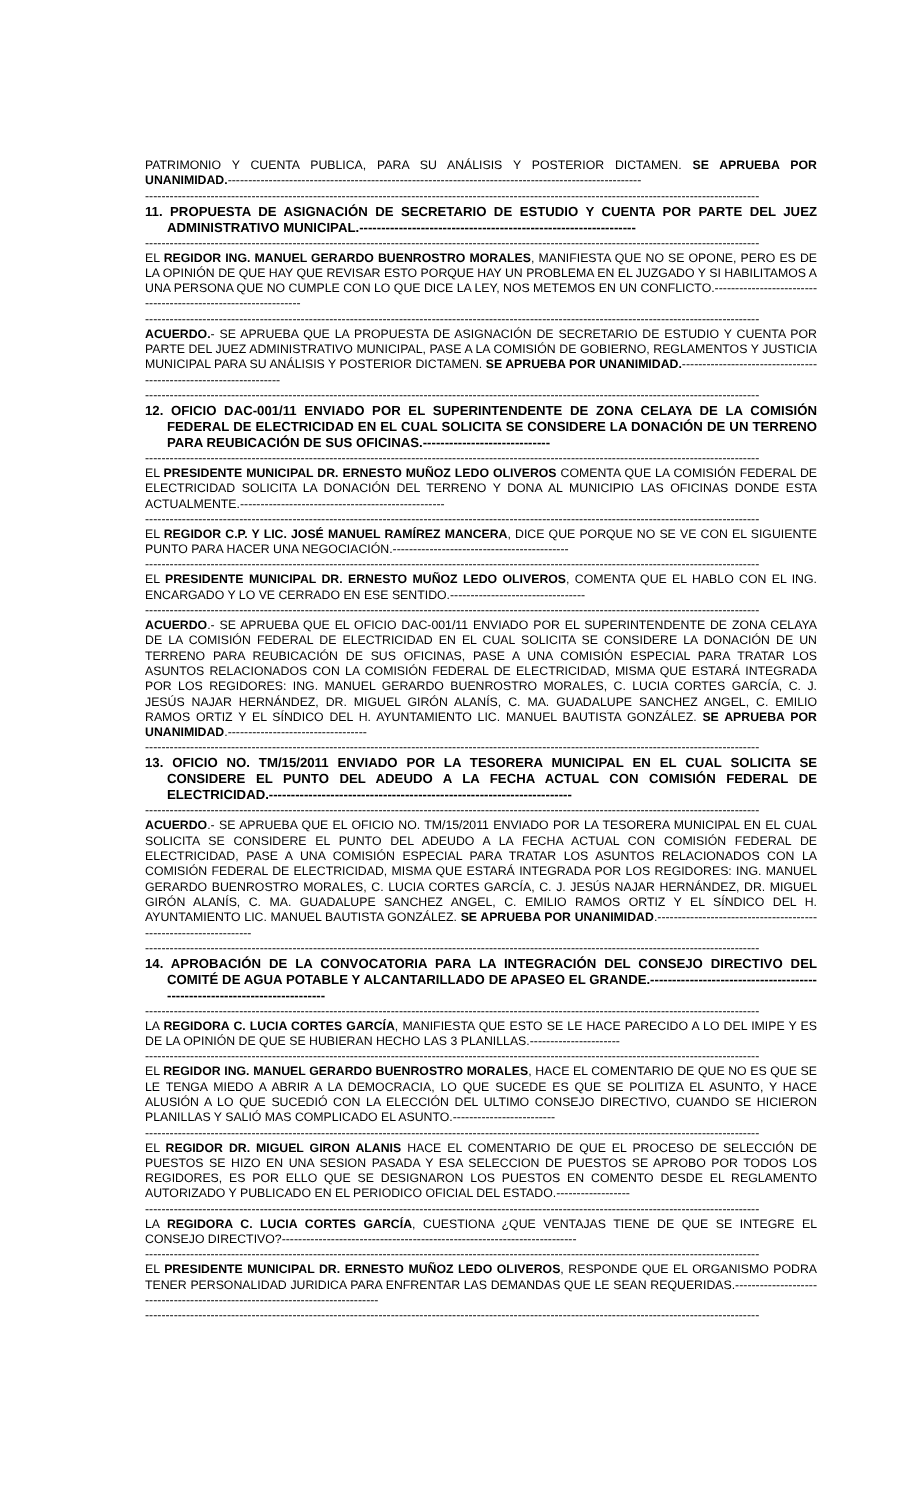PATRIMONIO Y CUENTA PUBLICA, PARA SU ANÁLISIS Y POSTERIOR DICTAMEN. SE APRUEBA POR UNANIMIDAD.-----------------------------------------------------------------------------------------------------
------------------------------------------------------------------------------------------------------------------------------------------------------
11. PROPUESTA DE ASIGNACIÓN DE SECRETARIO DE ESTUDIO Y CUENTA POR PARTE DEL JUEZ ADMINISTRATIVO MUNICIPAL.---------------------------------------------------------------
------------------------------------------------------------------------------------------------------------------------------------------------------
EL REGIDOR ING. MANUEL GERARDO BUENROSTRO MORALES, MANIFIESTA QUE NO SE OPONE, PERO ES DE LA OPINIÓN DE QUE HAY QUE REVISAR ESTO PORQUE HAY UN PROBLEMA EN EL JUZGADO Y SI HABILITAMOS A UNA PERSONA QUE NO CUMPLE CON LO QUE DICE LA LEY, NOS METEMOS EN UN CONFLICTO.---------------------------------------------------------------
------------------------------------------------------------------------------------------------------------------------------------------------------
ACUERDO.- SE APRUEBA QUE LA PROPUESTA DE ASIGNACIÓN DE SECRETARIO DE ESTUDIO Y CUENTA POR PARTE DEL JUEZ ADMINISTRATIVO MUNICIPAL, PASE A LA COMISIÓN DE GOBIERNO, REGLAMENTOS Y JUSTICIA MUNICIPAL PARA SU ANÁLISIS Y POSTERIOR DICTAMEN. SE APRUEBA POR UNANIMIDAD.------------------------------------------------------------------
------------------------------------------------------------------------------------------------------------------------------------------------------
12. OFICIO DAC-001/11 ENVIADO POR EL SUPERINTENDENTE DE ZONA CELAYA DE LA COMISIÓN FEDERAL DE ELECTRICIDAD EN EL CUAL SOLICITA SE CONSIDERE LA DONACIÓN DE UN TERRENO PARA REUBICACIÓN DE SUS OFICINAS.-----------------------------
------------------------------------------------------------------------------------------------------------------------------------------------------
EL PRESIDENTE MUNICIPAL DR. ERNESTO MUÑOZ LEDO OLIVEROS COMENTA QUE LA COMISIÓN FEDERAL DE ELECTRICIDAD SOLICITA LA DONACIÓN DEL TERRENO Y DONA AL MUNICIPIO LAS OFICINAS DONDE ESTA ACTUALMENTE.--------------------------------------------------
------------------------------------------------------------------------------------------------------------------------------------------------------
EL REGIDOR C.P. Y LIC. JOSÉ MANUEL RAMÍREZ MANCERA, DICE QUE PORQUE NO SE VE CON EL SIGUIENTE PUNTO PARA HACER UNA NEGOCIACIÓN.-------------------------------------------
------------------------------------------------------------------------------------------------------------------------------------------------------
EL PRESIDENTE MUNICIPAL DR. ERNESTO MUÑOZ LEDO OLIVEROS, COMENTA QUE EL HABLO CON EL ING. ENCARGADO Y LO VE CERRADO EN ESE SENTIDO.---------------------------------
------------------------------------------------------------------------------------------------------------------------------------------------------
ACUERDO.- SE APRUEBA QUE EL OFICIO DAC-001/11 ENVIADO POR EL SUPERINTENDENTE DE ZONA CELAYA DE LA COMISIÓN FEDERAL DE ELECTRICIDAD EN EL CUAL SOLICITA SE CONSIDERE LA DONACIÓN DE UN TERRENO PARA REUBICACIÓN DE SUS OFICINAS, PASE A UNA COMISIÓN ESPECIAL PARA TRATAR LOS ASUNTOS RELACIONADOS CON LA COMISIÓN FEDERAL DE ELECTRICIDAD, MISMA QUE ESTARÁ INTEGRADA POR LOS REGIDORES: ING. MANUEL GERARDO BUENROSTRO MORALES, C. LUCIA CORTES GARCÍA, C. J. JESÚS NAJAR HERNÁNDEZ, DR. MIGUEL GIRÓN ALANÍS, C. MA. GUADALUPE SANCHEZ ANGEL, C. EMILIO RAMOS ORTIZ Y EL SÍNDICO DEL H. AYUNTAMIENTO LIC. MANUEL BAUTISTA GONZÁLEZ. SE APRUEBA POR UNANIMIDAD.----------------------------------
------------------------------------------------------------------------------------------------------------------------------------------------------
13. OFICIO NO. TM/15/2011 ENVIADO POR LA TESORERA MUNICIPAL EN EL CUAL SOLICITA SE CONSIDERE EL PUNTO DEL ADEUDO A LA FECHA ACTUAL CON COMISIÓN FEDERAL DE ELECTRICIDAD.---------------------------------------------------------------------
------------------------------------------------------------------------------------------------------------------------------------------------------
ACUERDO.- SE APRUEBA QUE EL OFICIO NO. TM/15/2011 ENVIADO POR LA TESORERA MUNICIPAL EN EL CUAL SOLICITA SE CONSIDERE EL PUNTO DEL ADEUDO A LA FECHA ACTUAL CON COMISIÓN FEDERAL DE ELECTRICIDAD, PASE A UNA COMISIÓN ESPECIAL PARA TRATAR LOS ASUNTOS RELACIONADOS CON LA COMISIÓN FEDERAL DE ELECTRICIDAD, MISMA QUE ESTARÁ INTEGRADA POR LOS REGIDORES: ING. MANUEL GERARDO BUENROSTRO MORALES, C. LUCIA CORTES GARCÍA, C. J. JESÚS NAJAR HERNÁNDEZ, DR. MIGUEL GIRÓN ALANÍS, C. MA. GUADALUPE SANCHEZ ANGEL, C. EMILIO RAMOS ORTIZ Y EL SÍNDICO DEL H. AYUNTAMIENTO LIC. MANUEL BAUTISTA GONZÁLEZ. SE APRUEBA POR UNANIMIDAD.-----------------------------------------------------------------
------------------------------------------------------------------------------------------------------------------------------------------------------
14. APROBACIÓN DE LA CONVOCATORIA PARA LA INTEGRACIÓN DEL CONSEJO DIRECTIVO DEL COMITÉ DE AGUA POTABLE Y ALCANTARILLADO DE APASEO EL GRANDE.--------------------------------------------------------------------------
------------------------------------------------------------------------------------------------------------------------------------------------------
LA REGIDORA C. LUCIA CORTES GARCÍA, MANIFIESTA QUE ESTO SE LE HACE PARECIDO A LO DEL IMIPE Y ES DE LA OPINIÓN DE QUE SE HUBIERAN HECHO LAS 3 PLANILLAS.----------------------
------------------------------------------------------------------------------------------------------------------------------------------------------
EL REGIDOR ING. MANUEL GERARDO BUENROSTRO MORALES, HACE EL COMENTARIO DE QUE NO ES QUE SE LE TENGA MIEDO A ABRIR A LA DEMOCRACIA, LO QUE SUCEDE ES QUE SE POLITIZA EL ASUNTO, Y HACE ALUSIÓN A LO QUE SUCEDIÓ CON LA ELECCIÓN DEL ULTIMO CONSEJO DIRECTIVO, CUANDO SE HICIERON PLANILLAS Y SALIÓ MAS COMPLICADO EL ASUNTO.-------------------------
------------------------------------------------------------------------------------------------------------------------------------------------------
EL REGIDOR DR. MIGUEL GIRON ALANIS HACE EL COMENTARIO DE QUE EL PROCESO DE SELECCIÓN DE PUESTOS SE HIZO EN UNA SESION PASADA Y ESA SELECCION DE PUESTOS SE APROBO POR TODOS LOS REGIDORES, ES POR ELLO QUE SE DESIGNARON LOS PUESTOS EN COMENTO DESDE EL REGLAMENTO AUTORIZADO Y PUBLICADO EN EL PERIODICO OFICIAL DEL ESTADO.------------------
------------------------------------------------------------------------------------------------------------------------------------------------------
LA REGIDORA C. LUCIA CORTES GARCÍA, CUESTIONA ¿QUE VENTAJAS TIENE DE QUE SE INTEGRE EL CONSEJO DIRECTIVO?------------------------------------------------------------------------
------------------------------------------------------------------------------------------------------------------------------------------------------
EL PRESIDENTE MUNICIPAL DR. ERNESTO MUÑOZ LEDO OLIVEROS, RESPONDE QUE EL ORGANISMO PODRA TENER PERSONALIDAD JURIDICA PARA ENFRENTAR LAS DEMANDAS QUE LE SEAN REQUERIDAS.-----------------------------------------------------------------------------
------------------------------------------------------------------------------------------------------------------------------------------------------